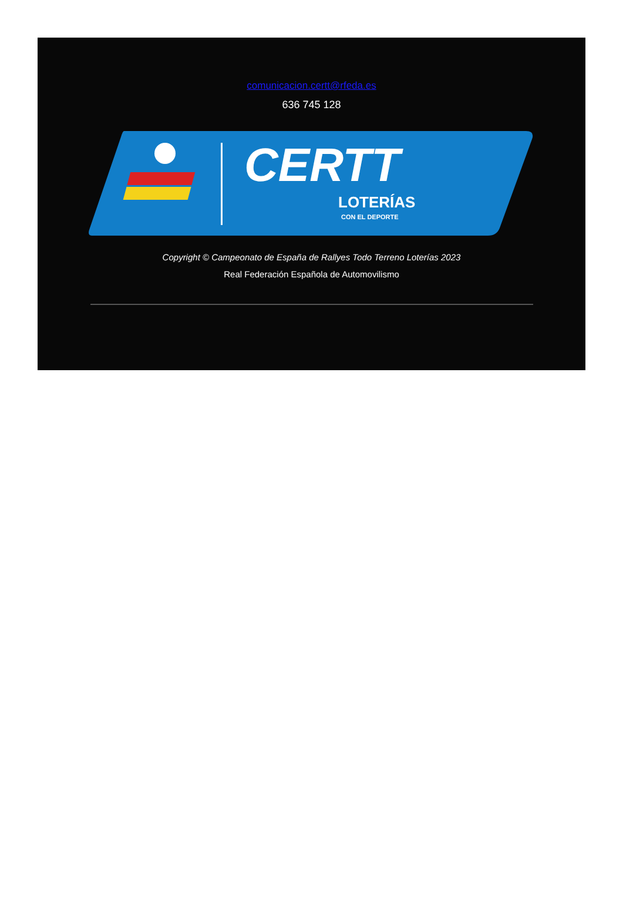comunicacion.certt@rfeda.es
636 745 128
CERTT
LOTERÍAS
CON EL DEPORTE
Copyright © Campeonato de España de Rallyes Todo Terreno Loterías 2023
Real Federación Española de Automovilismo